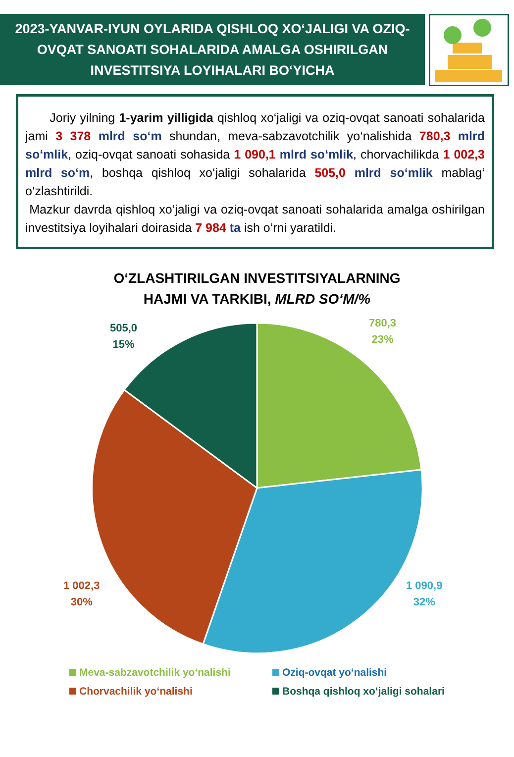2023-YANVAR-IYUN OYLARIDA QISHLOQ XO‘JALIGI VA OZIQ-
OVQAT SANOATI SOHALARIDA AMALGA OSHIRILGAN
INVESTITSIYA LOYIHALARI BO‘YICHA
Joriy yilning 1-yarim yilligida qishloq xo‘jaligi va oziq-ovqat sanoati sohalarida jami 3 378 mlrd so‘m shundan, meva-sabzavotchilik yo‘nalishida 780,3 mlrd so‘mlik, oziq-ovqat sanoati sohasida 1 090,1 mlrd so‘mlik, chorvachilikda 1 002,3 mlrd so‘m, boshqa qishloq xo‘jaligi sohalarida 505,0 mlrd so‘mlik mablag‘ o‘zlashtirildi.
Mazkur davrda qishloq xo‘jaligi va oziq-ovqat sanoati sohalarida amalga oshirilgan investitsiya loyihalari doirasida 7 984 ta ish o‘rni yaratildi.
O‘ZLASHTIRILGAN INVESTITSIYALARNING
HAJMI VA TARKIBI, MLRD SO‘M/%
505,0
15%
780,3
23%
1 090,9
32%
1 002,3
30%
Meva-sabzavotchilik yo‘nalishi
Oziq-ovqat yo‘nalishi
Chorvachilik yo‘nalishi
Boshqa qishloq xo‘jaligi sohalari